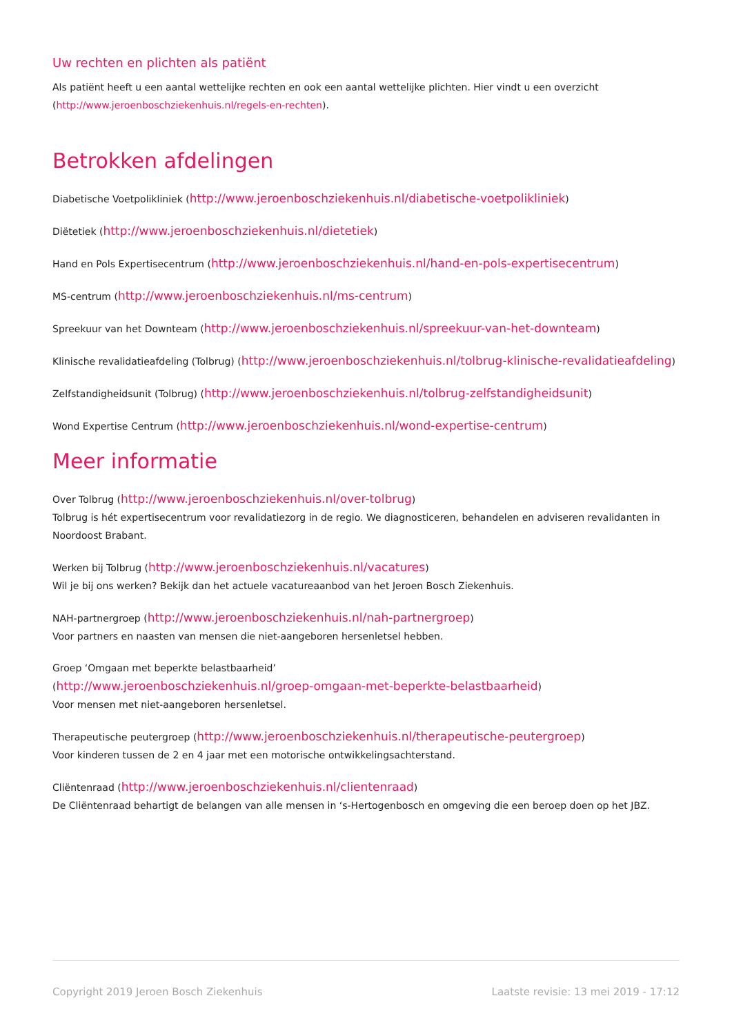Uw rechten en plichten als patiënt
Als patiënt heeft u een aantal wettelijke rechten en ook een aantal wettelijke plichten. Hier vindt u een overzicht (http://www.jeroenboschziekenhuis.nl/regels-en-rechten).
Betrokken afdelingen
Diabetische Voetpolikliniek (http://www.jeroenboschziekenhuis.nl/diabetische-voetpolikliniek)
Diëtetiek (http://www.jeroenboschziekenhuis.nl/dietetiek)
Hand en Pols Expertisecentrum (http://www.jeroenboschziekenhuis.nl/hand-en-pols-expertisecentrum)
MS-centrum (http://www.jeroenboschziekenhuis.nl/ms-centrum)
Spreekuur van het Downteam (http://www.jeroenboschziekenhuis.nl/spreekuur-van-het-downteam)
Klinische revalidatieafdeling (Tolbrug) (http://www.jeroenboschziekenhuis.nl/tolbrug-klinische-revalidatieafdeling)
Zelfstandigheidsunit (Tolbrug) (http://www.jeroenboschziekenhuis.nl/tolbrug-zelfstandigheidsunit)
Wond Expertise Centrum (http://www.jeroenboschziekenhuis.nl/wond-expertise-centrum)
Meer informatie
Over Tolbrug (http://www.jeroenboschziekenhuis.nl/over-tolbrug)
Tolbrug is hét expertisecentrum voor revalidatiezorg in de regio. We diagnosticeren, behandelen en adviseren revalidanten in Noordoost Brabant.
Werken bij Tolbrug (http://www.jeroenboschziekenhuis.nl/vacatures)
Wil je bij ons werken? Bekijk dan het actuele vacatureaanbod van het Jeroen Bosch Ziekenhuis.
NAH-partnergroep (http://www.jeroenboschziekenhuis.nl/nah-partnergroep)
Voor partners en naasten van mensen die niet-aangeboren hersenletsel hebben.
Groep ‘Omgaan met beperkte belastbaarheid’
(http://www.jeroenboschziekenhuis.nl/groep-omgaan-met-beperkte-belastbaarheid)
Voor mensen met niet-aangeboren hersenletsel.
Therapeutische peutergroep (http://www.jeroenboschziekenhuis.nl/therapeutische-peutergroep)
Voor kinderen tussen de 2 en 4 jaar met een motorische ontwikkelingsachterstand.
Cliëntenraad (http://www.jeroenboschziekenhuis.nl/clientenraad)
De Cliëntenraad behartigt de belangen van alle mensen in ‘s-Hertogenbosch en omgeving die een beroep doen op het JBZ.
Copyright 2019 Jeroen Bosch Ziekenhuis Laatste revisie: 13 mei 2019 - 17:12